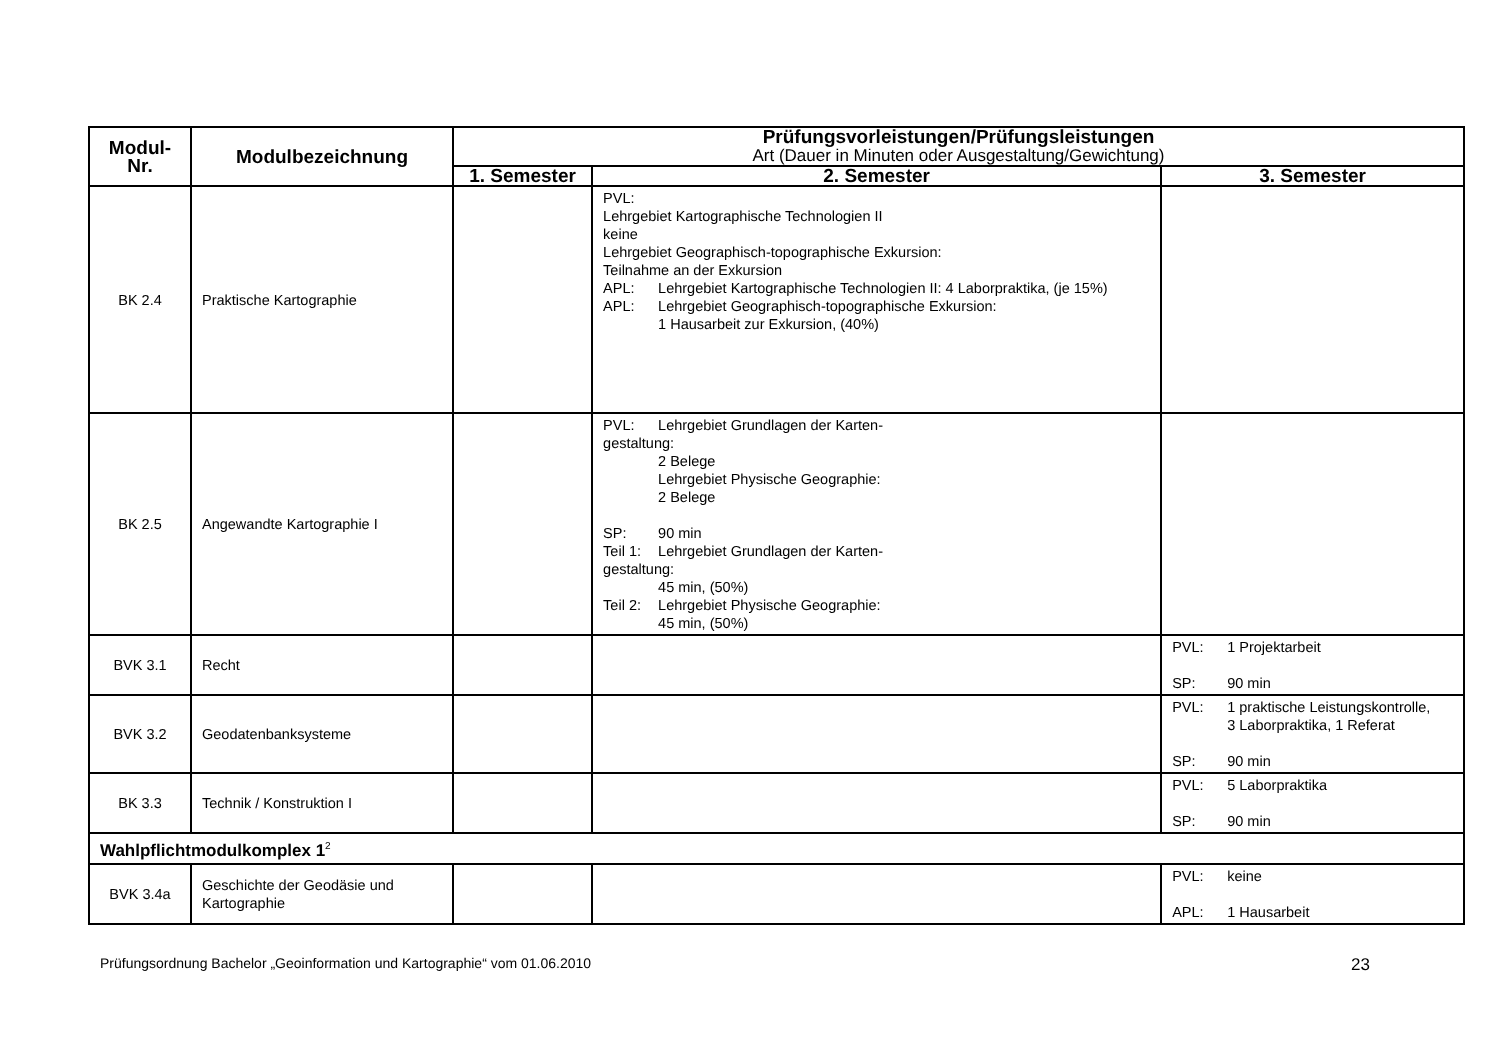| Modul- Nr. | Modulbezeichnung | Prüfungsvorleistungen/Prüfungsleistungen Art (Dauer in Minuten oder Ausgestaltung/Gewichtung) | | |
| --- | --- | --- | --- | --- |
| | | 1. Semester | 2. Semester | 3. Semester |
| BK 2.4 | Praktische Kartographie | | PVL: Lehrgebiet Kartographische Technologien II keine Lehrgebiet Geographisch-topographische Exkursion: Teilnahme an der Exkursion APL: Lehrgebiet Kartographische Technologien II: 4 Laborpraktika, (je 15%) APL: Lehrgebiet Geographisch-topographische Exkursion: 1 Hausarbeit zur Exkursion, (40%) | |
| BK 2.5 | Angewandte Kartographie I | | PVL: Lehrgebiet Grundlagen der Karten- gestaltung: 2 Belege Lehrgebiet Physische Geographie: 2 Belege SP: 90 min Teil 1: Lehrgebiet Grundlagen der Karten- gestaltung: 45 min, (50%) Teil 2: Lehrgebiet Physische Geographie: 45 min, (50%) | |
| BVK 3.1 | Recht | | | PVL: 1 Projektarbeit SP: 90 min |
| BVK 3.2 | Geodatenbanksysteme | | | PVL: 1 praktische Leistungskontrolle, 3 Laborpraktika, 1 Referat SP: 90 min |
| BK 3.3 | Technik / Konstruktion I | | | PVL: 5 Laborpraktika SP: 90 min |
| Wahlpflichtmodulkomplex 1<sup>2</sup> | | | | |
| BVK 3.4a | Geschichte der Geodäsie und Kartographie | | | PVL: keine APL: 1 Hausarbeit |
Prüfungsordnung Bachelor „Geoinformation und Kartographie“ vom 01.06.2010 23